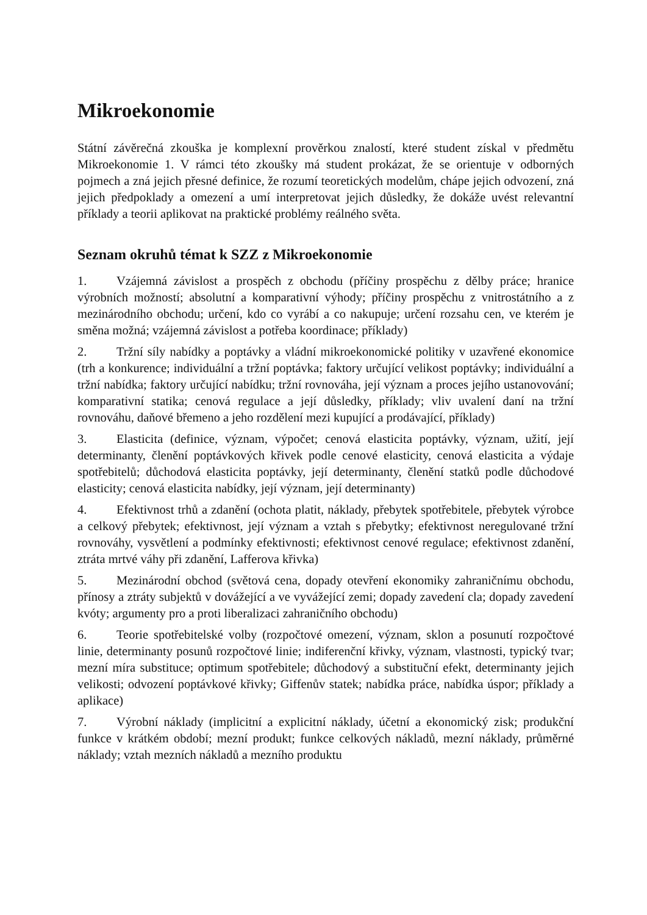Mikroekonomie
Státní závěrečná zkouška je komplexní prověrkou znalostí, které student získal v předmětu Mikroekonomie 1. V rámci této zkoušky má student prokázat, že se orientuje v odborných pojmech a zná jejich přesné definice, že rozumí teoretických modelům, chápe jejich odvození, zná jejich předpoklady a omezení a umí interpretovat jejich důsledky, že dokáže uvést relevantní příklady a teorii aplikovat na praktické problémy reálného světa.
Seznam okruhů témat k SZZ z Mikroekonomie
1. Vzájemná závislost a prospěch z obchodu (příčiny prospěchu z dělby práce; hranice výrobních možností; absolutní a komparativní výhody; příčiny prospěchu z vnitrostátního a z mezinárodního obchodu; určení, kdo co vyrábí a co nakupuje; určení rozsahu cen, ve kterém je směna možná; vzájemná závislost a potřeba koordinace; příklady)
2. Tržní síly nabídky a poptávky a vládní mikroekonomické politiky v uzavřené ekonomice (trh a konkurence; individuální a tržní poptávka; faktory určující velikost poptávky; individuální a tržní nabídka; faktory určující nabídku; tržní rovnováha, její význam a proces jejího ustanovování; komparativní statika; cenová regulace a její důsledky, příklady; vliv uvalení daní na tržní rovnováhu, daňové břemeno a jeho rozdělení mezi kupující a prodávající, příklady)
3. Elasticita (definice, význam, výpočet; cenová elasticita poptávky, význam, užití, její determinanty, členění poptávkových křivek podle cenové elasticity, cenová elasticita a výdaje spotřebitelů; důchodová elasticita poptávky, její determinanty, členění statků podle důchodové elasticity; cenová elasticita nabídky, její význam, její determinanty)
4. Efektivnost trhů a zdanění (ochota platit, náklady, přebytek spotřebitele, přebytek výrobce a celkový přebytek; efektivnost, její význam a vztah s přebytky; efektivnost neregulované tržní rovnováhy, vysvětlení a podmínky efektivnosti; efektivnost cenové regulace; efektivnost zdanění, ztráta mrtvé váhy při zdanění, Lafferova křivka)
5. Mezinárodní obchod (světová cena, dopady otevření ekonomiky zahraničnímu obchodu, přínosy a ztráty subjektů v dovážející a ve vyvážející zemi; dopady zavedení cla; dopady zavedení kvóty; argumenty pro a proti liberalizaci zahraničního obchodu)
6. Teorie spotřebitelské volby (rozpočtové omezení, význam, sklon a posunutí rozpočtové linie, determinanty posunů rozpočtové linie; indiferenční křivky, význam, vlastnosti, typický tvar; mezní míra substituce; optimum spotřebitele; důchodový a substituční efekt, determinanty jejich velikosti; odvození poptávkové křivky; Giffenův statek; nabídka práce, nabídka úspor; příklady a aplikace)
7. Výrobní náklady (implicitní a explicitní náklady, účetní a ekonomický zisk; produkční funkce v krátkém období; mezní produkt; funkce celkových nákladů, mezní náklady, průměrné náklady; vztah mezních nákladů a mezního produktu